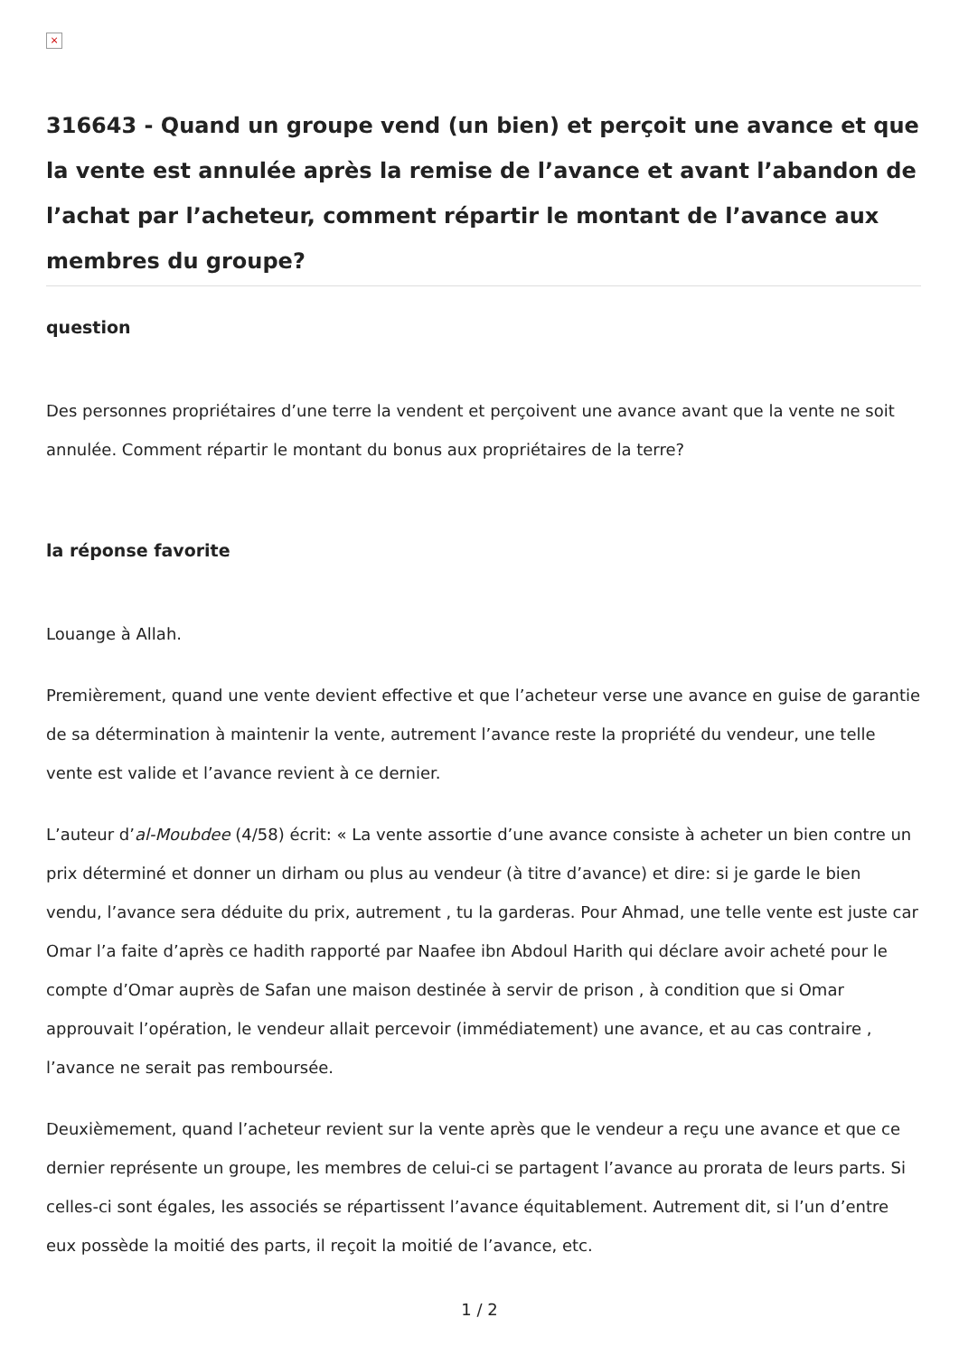×
316643 - Quand un groupe vend (un bien) et perçoit une avance et que la vente est annulée après la remise de l’avance et avant l’abandon de l’achat par l’acheteur, comment répartir le montant de l’avance aux membres du groupe?
question
Des personnes propriétaires d’une terre la vendent et perçoivent une avance avant que la vente ne soit annulée. Comment répartir le montant du bonus aux propriétaires de la terre?
la réponse favorite
Louange à Allah.
Premièrement, quand une vente devient effective et que l’acheteur verse une avance en guise de garantie de sa détermination à maintenir la vente, autrement l’avance reste la propriété du vendeur, une telle vente est valide et l’avance revient à ce dernier.
L’auteur d’al-Moubdee (4/58) écrit: « La vente assortie d’une avance consiste à acheter un bien contre un prix déterminé et donner un dirham ou plus au vendeur (à titre d’avance) et dire: si je garde le bien vendu, l’avance sera déduite du prix, autrement , tu la garderas. Pour Ahmad, une telle vente est juste car Omar l’a faite d’après ce hadith rapporté par Naafee ibn Abdoul Harith qui déclare avoir acheté pour le compte d’Omar auprès de Safan une maison destinée à servir de prison , à condition que si Omar approuvait l’opération, le vendeur allait percevoir (immédiatement) une avance, et au cas contraire , l’avance ne serait pas remboursée.
Deuxièmement, quand l’acheteur revient sur la vente après que le vendeur a reçu une avance et que ce dernier représente un groupe, les membres de celui-ci se partagent l’avance au prorata de leurs parts. Si celles-ci sont égales, les associés se répartissent l’avance équitablement. Autrement dit, si l’un d’entre eux possède la moitié des parts, il reçoit la moitié de l’avance, etc.
1 / 2